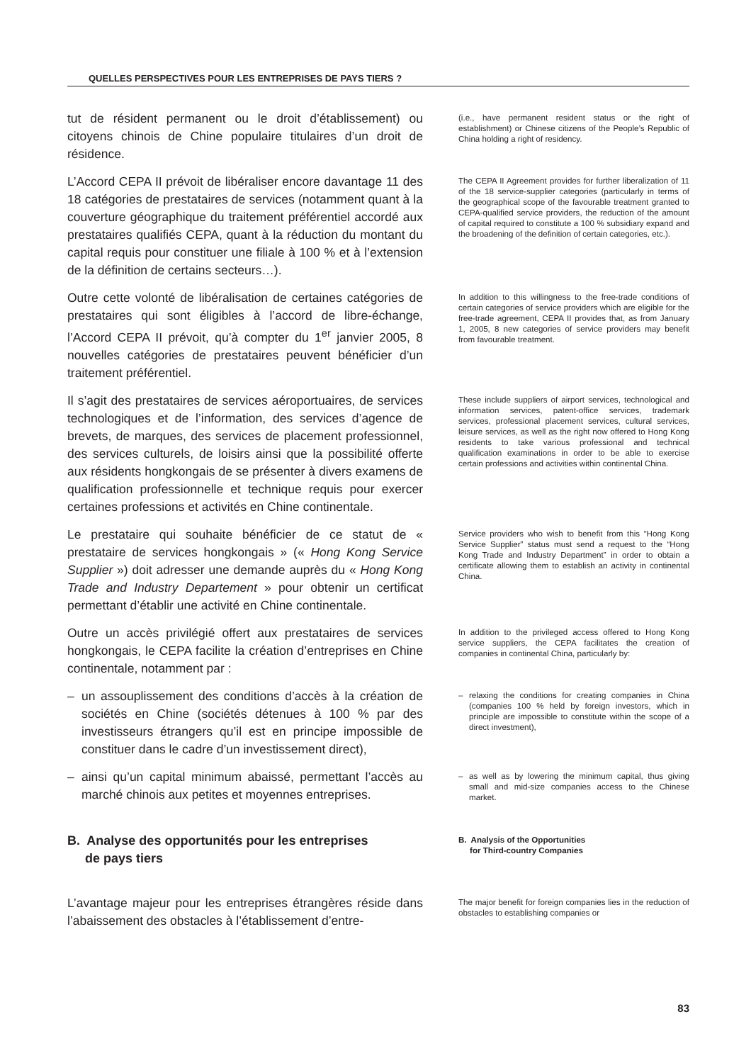QUELLES PERSPECTIVES POUR LES ENTREPRISES DE PAYS TIERS ?
tut de résident permanent ou le droit d’établissement) ou citoyens chinois de Chine populaire titulaires d’un droit de résidence.
(i.e., have permanent resident status or the right of establishment) or Chinese citizens of the People’s Republic of China holding a right of residency.
L’Accord CEPA II prévoit de libéraliser encore davantage 11 des 18 catégories de prestataires de services (notamment quant à la couverture géographique du traitement préférentiel accordé aux prestataires qualifiés CEPA, quant à la réduction du montant du capital requis pour constituer une filiale à 100 % et à l’extension de la définition de certains secteurs…).
The CEPA II Agreement provides for further liberalization of 11 of the 18 service-supplier categories (particularly in terms of the geographical scope of the favourable treatment granted to CEPA-qualified service providers, the reduction of the amount of capital required to constitute a 100 % subsidiary expand and the broadening of the definition of certain categories, etc.).
Outre cette volonté de libéralisation de certaines catégories de prestataires qui sont éligibles à l’accord de libre-échange, l’Accord CEPA II prévoit, qu’à compter du 1<sup>er</sup> janvier 2005, 8 nouvelles catégories de prestataires peuvent bénéficier d’un traitement préférentiel.
In addition to this willingness to the free-trade conditions of certain categories of service providers which are eligible for the free-trade agreement, CEPA II provides that, as from January 1, 2005, 8 new categories of service providers may benefit from favourable treatment.
Il s’agit des prestataires de services aéroportuaires, de services technologiques et de l’information, des services d’agence de brevets, de marques, des services de placement professionnel, des services culturels, de loisirs ainsi que la possibilité offerte aux résidents hongkongais de se présenter à divers examens de qualification professionnelle et technique requis pour exercer certaines professions et activités en Chine continentale.
These include suppliers of airport services, technological and information services, patent-office services, trademark services, professional placement services, cultural services, leisure services, as well as the right now offered to Hong Kong residents to take various professional and technical qualification examinations in order to be able to exercise certain professions and activities within continental China.
Le prestataire qui souhaite bénéficier de ce statut de « prestataire de services hongkongais » (« Hong Kong Service Supplier ») doit adresser une demande auprès du « Hong Kong Trade and Industry Departement » pour obtenir un certificat permettant d’établir une activité en Chine continentale.
Service providers who wish to benefit from this “Hong Kong Service Supplier” status must send a request to the “Hong Kong Trade and Industry Department” in order to obtain a certificate allowing them to establish an activity in continental China.
Outre un accès privilégié offert aux prestataires de services hongkongais, le CEPA facilite la création d’entreprises en Chine continentale, notamment par :
In addition to the privileged access offered to Hong Kong service suppliers, the CEPA facilitates the creation of companies in continental China, particularly by:
– un assouplissement des conditions d’accès à la création de sociétés en Chine (sociétés détenues à 100 % par des investisseurs étrangers qu’il est en principe impossible de constituer dans le cadre d’un investissement direct),
– relaxing the conditions for creating companies in China (companies 100 % held by foreign investors, which in principle are impossible to constitute within the scope of a direct investment),
– ainsi qu’un capital minimum abaissé, permettant l’accès au marché chinois aux petites et moyennes entreprises.
– as well as by lowering the minimum capital, thus giving small and mid-size companies access to the Chinese market.
B. Analyse des opportunités pour les entreprises
de pays tiers
B. Analysis of the Opportunities
for Third-country Companies
L’avantage majeur pour les entreprises étrangères réside dans l’abaissement des obstacles à l’établissement d’entre-
The major benefit for foreign companies lies in the reduction of obstacles to establishing companies or
83